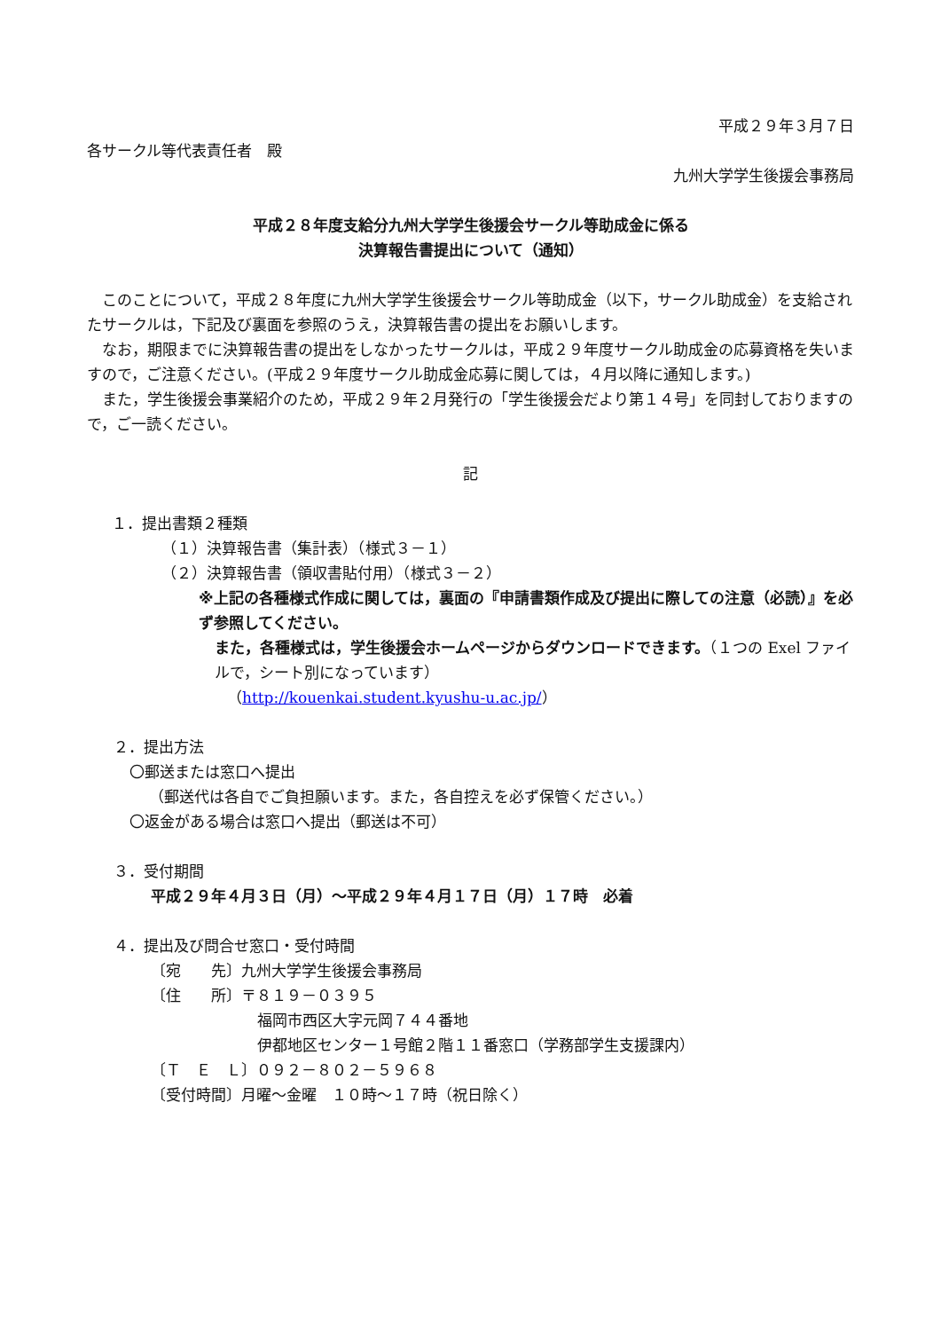平成２９年３月７日
各サークル等代表責任者　殿
九州大学学生後援会事務局
平成２８年度支給分九州大学学生後援会サークル等助成金に係る
決算報告書提出について（通知）
このことについて，平成２８年度に九州大学学生後援会サークル等助成金（以下，サークル助成金）を支給されたサークルは，下記及び裏面を参照のうえ，決算報告書の提出をお願いします。
なお，期限までに決算報告書の提出をしなかったサークルは，平成２９年度サークル助成金の応募資格を失いますので，ご注意ください。(平成２９年度サークル助成金応募に関しては，４月以降に通知します。)
また，学生後援会事業紹介のため，平成２９年２月発行の「学生後援会だより第１４号」を同封しておりますので，ご一読ください。
記
１．提出書類２種類
（１）決算報告書（集計表）（様式３－１）
（２）決算報告書（領収書貼付用）（様式３－２）
※上記の各種様式作成に関しては，裏面の『申請書類作成及び提出に際しての注意（必読）』を必ず参照してください。
また，各種様式は，学生後援会ホームページからダウンロードできます。（１つの Exel ファイルで，シート別になっています）
（http://kouenkai.student.kyushu-u.ac.jp/）
２．提出方法
〇郵送または窓口へ提出
（郵送代は各自でご負担願います。また，各自控えを必ず保管ください。）
〇返金がある場合は窓口へ提出（郵送は不可）
３．受付期間
平成２９年４月３日（月）～平成２９年４月１７日（月）１７時　必着
４．提出及び問合せ窓口・受付時間
〔宛　　先〕九州大学学生後援会事務局
〔住　　所〕〒８１９－０３９５
福岡市西区大字元岡７４４番地
伊都地区センター１号館２階１１番窓口（学務部学生支援課内）
〔Ｔ　Ｅ　Ｌ〕０９２－８０２－５９６８
〔受付時間〕月曜～金曜　１０時～１７時（祝日除く）